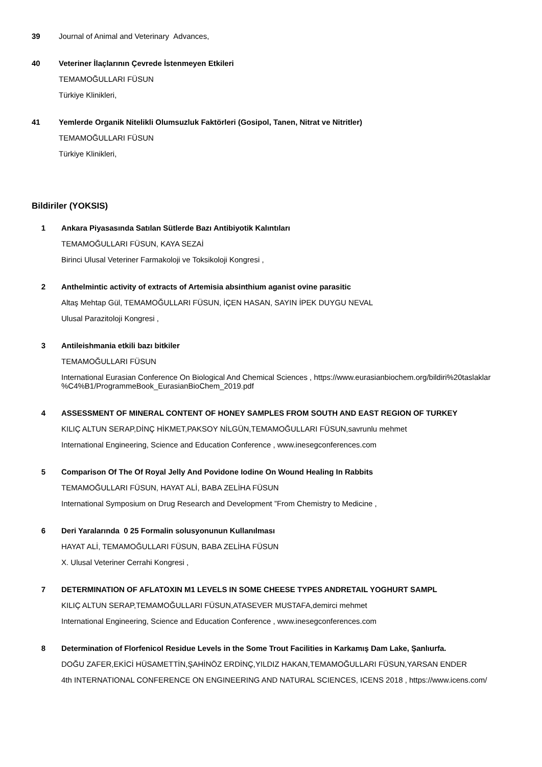39
Journal of Animal and Veterinary Advances,
40
Veteriner İlaçlarının Çevrede İstenmeyen Etkileri
TEMAMOĞULLARI FÜSUN
Türkiye Klinikleri,
41
Yemlerde Organik Nitelikli Olumsuzluk Faktörleri (Gosipol, Tanen, Nitrat ve Nitritler)
TEMAMOĞULLARI FÜSUN
Türkiye Klinikleri,
Bildiriler (YOKSIS)
1
Ankara Piyasasında Satılan Sütlerde Bazı Antibiyotik Kalıntıları
TEMAMOĞULLARI FÜSUN, KAYA SEZAİ
Birinci Ulusal Veteriner Farmakoloji ve Toksikoloji Kongresi ,
2
Anthelmintic activity of extracts of Artemisia absinthium aganist ovine parasitic
Altaş Mehtap Gül, TEMAMOĞULLARI FÜSUN, İÇEN HASAN, SAYIN İPEK DUYGU NEVAL
Ulusal Parazitoloji Kongresi ,
3
Antileishmania etkili bazı bitkiler
TEMAMOĞULLARI FÜSUN
International Eurasian Conference On Biological And Chemical Sciences , https://www.eurasianbiochem.org/bildiri%20taslaklar
%C4%B1/ProgrammeBook_EurasianBioChem_2019.pdf
4
ASSESSMENT OF MINERAL CONTENT OF HONEY SAMPLES FROM SOUTH AND EAST REGION OF TURKEY
KILIÇ ALTUN SERAP,DİNÇ HİKMET,PAKSOY NİLGÜN,TEMAMOĞULLARI FÜSUN,savrunlu mehmet
International Engineering, Science and Education Conference , www.inesegconferences.com
5
Comparison Of The Of Royal Jelly And Povidone Iodine On Wound Healing In Rabbits
TEMAMOĞULLARI FÜSUN, HAYAT ALİ, BABA ZELİHA FÜSUN
International Symposium on Drug Research and Development ”From Chemistry to Medicine ,
6
Deri Yaralarında 0 25 Formalin solusyonunun Kullanılması
HAYAT ALİ, TEMAMOĞULLARI FÜSUN, BABA ZELİHA FÜSUN
X. Ulusal Veteriner Cerrahi Kongresi ,
7
DETERMINATION OF AFLATOXIN M1 LEVELS IN SOME CHEESE TYPES ANDRETAIL YOGHURT SAMPL
KILIÇ ALTUN SERAP,TEMAMOĞULLARI FÜSUN,ATASEVER MUSTAFA,demirci mehmet
International Engineering, Science and Education Conference , www.inesegconferences.com
8
Determination of Florfenicol Residue Levels in the Some Trout Facilities in Karkamış Dam Lake, Şanlıurfa.
DOĞU ZAFER,EKİCİ HÜSAMETTİN,ŞAHİNÖZ ERDİNÇ,YILDIZ HAKAN,TEMAMOĞULLARI FÜSUN,YARSAN ENDER
4th INTERNATIONAL CONFERENCE ON ENGINEERING AND NATURAL SCIENCES, ICENS 2018 , https://www.icens.com/